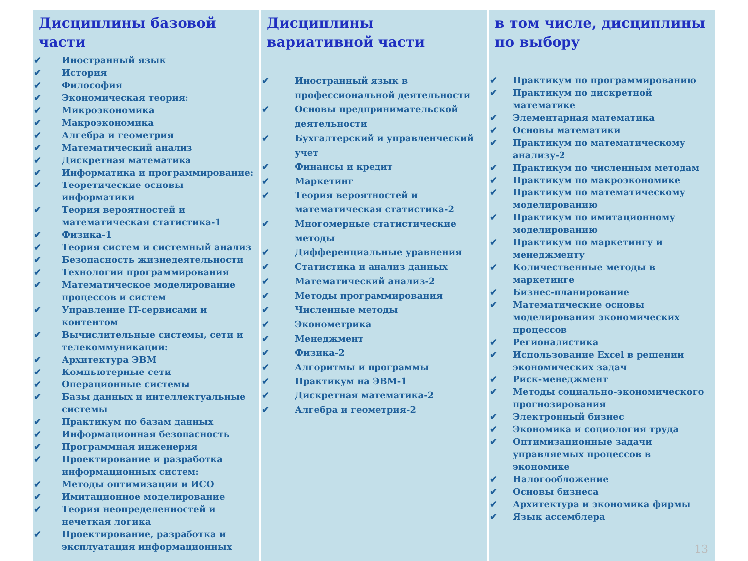Дисциплины базовой части
✔ Иностранный язык
✔ История
✔ Философия
✔ Экономическая теория:
✔ Микроэкономика
✔ Макроэкономика
✔ Алгебра и геометрия
✔ Математический анализ
✔ Дискретная математика
✔ Информатика и программирование:
✔ Теоретические основы информатики
✔ Теория вероятностей и математическая статистика-1
✔ Физика-1
✔ Теория систем и системный анализ
✔ Безопасность жизнедеятельности
✔ Технологии программирования
✔ Математическое моделирование процессов и систем
✔ Управление IT-сервисами и контентом
✔ Вычислительные системы, сети и телекоммуникации:
✔ Архитектура ЭВМ
✔ Компьютерные сети
✔ Операционные системы
✔ Базы данных и интеллектуальные системы
✔ Практикум по базам данных
✔ Информационная безопасность
✔ Программная инженерия
✔ Проектирование и разработка информационных систем:
✔ Методы оптимизации и ИСО
✔ Имитационное моделирование
✔ Теория неопределенностей и нечеткая логика
✔ Проектирование, разработка и эксплуатация информационных
Дисциплины вариативной части
✔ Иностранный язык в профессиональной деятельности
✔ Основы предпринимательской деятельности
✔ Бухгалтерский и управленческий учет
✔ Финансы и кредит
✔ Маркетинг
✔ Теория вероятностей и математическая статистика-2
✔ Многомерные статистические методы
✔ Дифференциальные уравнения
✔ Статистика и анализ данных
✔ Математический анализ-2
✔ Методы программирования
✔ Численные методы
✔ Эконометрика
✔ Менеджмент
✔ Физика-2
✔ Алгоритмы и программы
✔ Практикум на ЭВМ-1
✔ Дискретная математика-2
✔ Алгебра и геометрия-2
в том числе, дисциплины по выбору
✔ Практикум по программированию
✔ Практикум по дискретной математике
✔ Элементарная математика
✔ Основы математики
✔ Практикум по математическому анализу-2
✔ Практикум по численным методам
✔ Практикум по макроэкономике
✔ Практикум по математическому моделированию
✔ Практикум по имитационному моделированию
✔ Практикум по маркетингу и менеджменту
✔ Количественные методы в маркетинге
✔ Бизнес-планирование
✔ Математические основы моделирования экономических процессов
✔ Регионалистика
✔ Использование Excel в решении экономических задач
✔ Риск-менеджмент
✔ Методы социально-экономического прогнозирования
✔ Электронный бизнес
✔ Экономика и социология труда
✔ Оптимизационные задачи управляемых процессов в экономике
✔ Налогообложение
✔ Основы бизнеса
✔ Архитектура и экономика фирмы
✔ Язык ассемблера
13